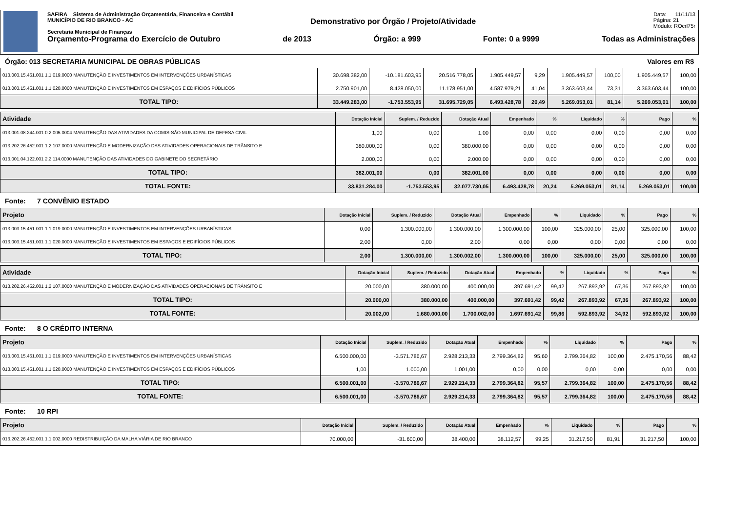SAFIRA Sistema de Administração Orçamentária, Financeira e Contábil Data: 11/11/13
MUNICÍPIO DE RIO BRANCO - AC Demonstrativo por Órgão / Projeto/Atividade Página: 21
Módulo: ROcrl75r
Secretaria Municipal de Finanças
Orçamento-Programa do Exercício de Outubro de 2013 Órgão: a 999 Fonte: 0 a 9999 Todas as Administrações
Órgão: 013 SECRETARIA MUNICIPAL DE OBRAS PÚBLICAS Valores em R$
| 013.003.15.451.001 1.1.019.0000 MANUTENÇÃO E INVESTIMENTOS EM INTERVENÇÕES URBANÍSTICAS | 30.698.382,00 | -10.181.603,95 | 20.516.778,05 | 1.905.449,57 | 9,29 | 1.905.449,57 | 100,00 | 1.905.449,57 | 100,00 |
| 013.003.15.451.001 1.1.020.0000 MANUTENÇÃO E INVESTIMENTOS EM ESPAÇOS E EDIFÍCIOS PÚBLICOS | 2.750.901,00 | 8.428.050,00 | 11.178.951,00 | 4.587.979,21 | 41,04 | 3.363.603,44 | 73,31 | 3.363.603,44 | 100,00 |
| TOTAL TIPO: | 33.449.283,00 | -1.753.553,95 | 31.695.729,05 | 6.493.428,78 | 20,49 | 5.269.053,01 | 81,14 | 5.269.053,01 | 100,00 |
| Atividade | Dotação Inicial | Suplem. / Reduzido | Dotação Atual | Empenhado | % | Liquidado | % | Pago | % |
| --- | --- | --- | --- | --- | --- | --- | --- | --- | --- |
| 013.001.08.244.001 0.2.005.0004 MANUTENÇÃO DAS ATIVIDADES DA COMIS-SÃO MUNICIPAL DE DEFESA CIVIL | 1,00 | 0,00 | 1,00 | 0,00 | 0,00 | 0,00 | 0,00 | 0,00 | 0,00 |
| 013.202.26.452.001 1.2.107.0000 MANUTENÇÃO E MODERNIZAÇÃO DAS ATIVIDADES OPERACIONAIS DE TRÂNSITO E | 380.000,00 | 0,00 | 380.000,00 | 0,00 | 0,00 | 0,00 | 0,00 | 0,00 | 0,00 |
| 013.001.04.122.001 2.2.114.0000 MANUTENÇÃO DAS ATIVIDADES DO GABINETE DO SECRETÁRIO | 2.000,00 | 0,00 | 2.000,00 | 0,00 | 0,00 | 0,00 | 0,00 | 0,00 | 0,00 |
| TOTAL TIPO: | 382.001,00 | 0,00 | 382.001,00 | 0,00 | 0,00 | 0,00 | 0,00 | 0,00 | 0,00 |
| TOTAL FONTE: | 33.831.284,00 | -1.753.553,95 | 32.077.730,05 | 6.493.428,78 | 20,24 | 5.269.053,01 | 81,14 | 5.269.053,01 | 100,00 |
Fonte: 7 CONVÊNIO ESTADO
| Projeto | Dotação Inicial | Suplem. / Reduzido | Dotação Atual | Empenhado | % | Liquidado | % | Pago | % |
| --- | --- | --- | --- | --- | --- | --- | --- | --- | --- |
| 013.003.15.451.001 1.1.019.0000 MANUTENÇÃO E INVESTIMENTOS EM INTERVENÇÕES URBANÍSTICAS | 0,00 | 1.300.000,00 | 1.300.000,00 | 1.300.000,00 | 100,00 | 325.000,00 | 25,00 | 325.000,00 | 100,00 |
| 013.003.15.451.001 1.1.020.0000 MANUTENÇÃO E INVESTIMENTOS EM ESPAÇOS E EDIFÍCIOS PÚBLICOS | 2,00 | 0,00 | 2,00 | 0,00 | 0,00 | 0,00 | 0,00 | 0,00 | 0,00 |
| TOTAL TIPO: | 2,00 | 1.300.000,00 | 1.300.002,00 | 1.300.000,00 | 100,00 | 325.000,00 | 25,00 | 325.000,00 | 100,00 |
| Atividade | Dotação Inicial | Suplem. / Reduzido | Dotação Atual | Empenhado | % | Liquidado | % | Pago | % |
| --- | --- | --- | --- | --- | --- | --- | --- | --- | --- |
| 013.202.26.452.001 1.2.107.0000 MANUTENÇÃO E MODERNIZAÇÃO DAS ATIVIDADES OPERACIONAIS DE TRÂNSITO E | 20.000,00 | 380.000,00 | 400.000,00 | 397.691,42 | 99,42 | 267.893,92 | 67,36 | 267.893,92 | 100,00 |
| TOTAL TIPO: | 20.000,00 | 380.000,00 | 400.000,00 | 397.691,42 | 99,42 | 267.893,92 | 67,36 | 267.893,92 | 100,00 |
| TOTAL FONTE: | 20.002,00 | 1.680.000,00 | 1.700.002,00 | 1.697.691,42 | 99,86 | 592.893,92 | 34,92 | 592.893,92 | 100,00 |
Fonte: 8 O CRÉDITO INTERNA
| Projeto | Dotação Inicial | Suplem. / Reduzido | Dotação Atual | Empenhado | % | Liquidado | % | Pago | % |
| --- | --- | --- | --- | --- | --- | --- | --- | --- | --- |
| 013.003.15.451.001 1.1.019.0000 MANUTENÇÃO E INVESTIMENTOS EM INTERVENÇÕES URBANÍSTICAS | 6.500.000,00 | -3.571.786,67 | 2.928.213,33 | 2.799.364,82 | 95,60 | 2.799.364,82 | 100,00 | 2.475.170,56 | 88,42 |
| 013.003.15.451.001 1.1.020.0000 MANUTENÇÃO E INVESTIMENTOS EM ESPAÇOS E EDIFÍCIOS PÚBLICOS | 1,00 | 1.000,00 | 1.001,00 | 0,00 | 0,00 | 0,00 | 0,00 | 0,00 | 0,00 |
| TOTAL TIPO: | 6.500.001,00 | -3.570.786,67 | 2.929.214,33 | 2.799.364,82 | 95,57 | 2.799.364,82 | 100,00 | 2.475.170,56 | 88,42 |
| TOTAL FONTE: | 6.500.001,00 | -3.570.786,67 | 2.929.214,33 | 2.799.364,82 | 95,57 | 2.799.364,82 | 100,00 | 2.475.170,56 | 88,42 |
Fonte: 10 RPI
| Projeto | Dotação Inicial | Suplem. / Reduzido | Dotação Atual | Empenhado | % | Liquidado | % | Pago | % |
| --- | --- | --- | --- | --- | --- | --- | --- | --- | --- |
| 013.202.26.452.001 1.1.002.0000 REDISTRIBUIÇÃO DA MALHA VIÁRIA DE RIO BRANCO | 70.000,00 | -31.600,00 | 38.400,00 | 38.112,57 | 99,25 | 31.217,50 | 81,91 | 31.217,50 | 100,00 |